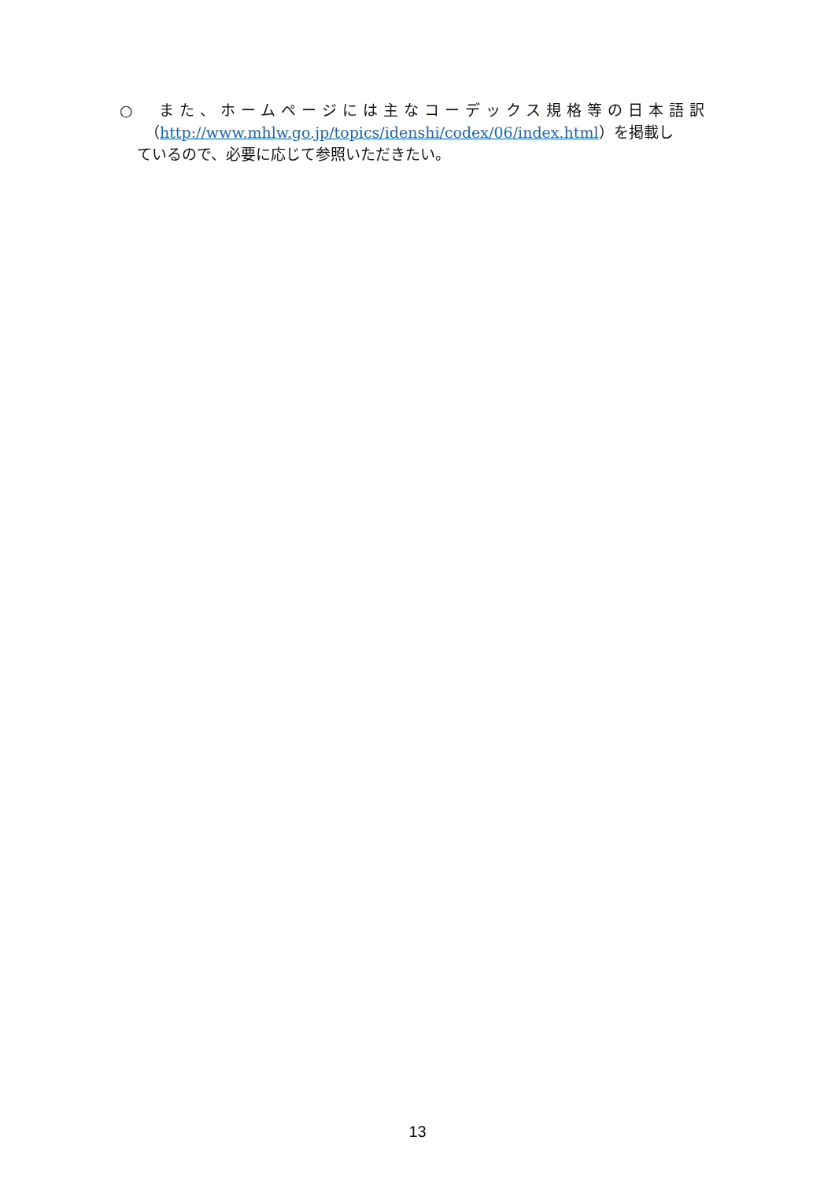○　また、ホームページには主なコーデックス規格等の日本語訳
（http://www.mhlw.go.jp/topics/idenshi/codex/06/index.html）を掲載し
ているので、必要に応じて参照いただきたい。
13